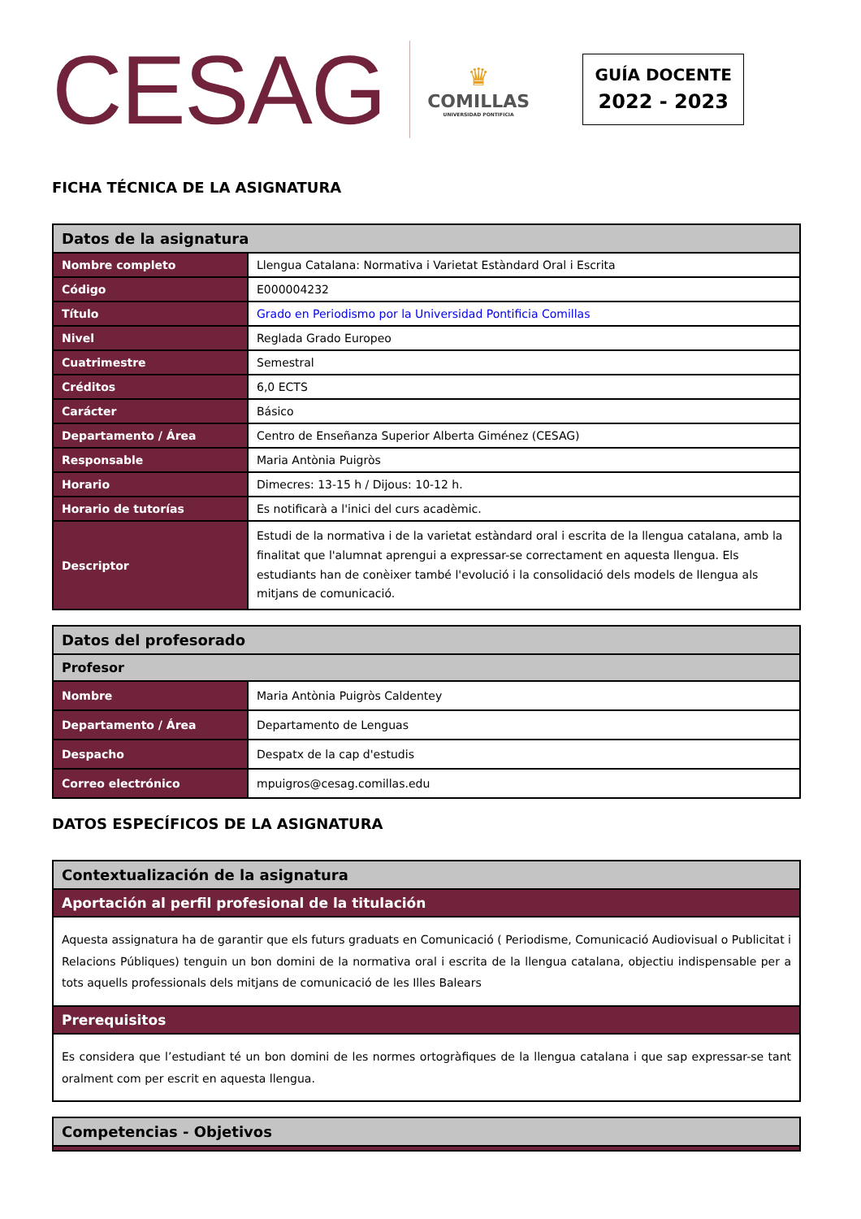CESAG
♛
COMILLAS
UNIVERSIDAD PONTIFICIA
GUÍA DOCENTE
2022 - 2023
FICHA TÉCNICA DE LA ASIGNATURA
| Datos de la asignatura | |
| Nombre completo | Llengua Catalana: Normativa i Varietat Estàndard Oral i Escrita |
| Código | E000004232 |
| Título | Grado en Periodismo por la Universidad Pontificia Comillas |
| Nivel | Reglada Grado Europeo |
| Cuatrimestre | Semestral |
| Créditos | 6,0 ECTS |
| Carácter | Básico |
| Departamento / Área | Centro de Enseñanza Superior Alberta Giménez (CESAG) |
| Responsable | Maria Antònia Puigròs |
| Horario | Dimecres: 13-15 h / Dijous: 10-12 h. |
| Horario de tutorías | Es notificarà a l'inici del curs acadèmic. |
| Descriptor | Estudi de la normativa i de la varietat estàndard oral i escrita de la llengua catalana, amb la finalitat que l'alumnat aprengui a expressar-se correctament en aquesta llengua. Els estudiants han de conèixer també l'evolució i la consolidació dels models de llengua als mitjans de comunicació. |
| Datos del profesorado | |
| Profesor | |
| Nombre | Maria Antònia Puigròs Caldentey |
| Departamento / Área | Departamento de Lenguas |
| Despacho | Despatx de la cap d'estudis |
| Correo electrónico | mpuigros@cesag.comillas.edu |
DATOS ESPECÍFICOS DE LA ASIGNATURA
| Contextualización de la asignatura |
| Aportación al perfil profesional de la titulación |
| Aquesta assignatura ha de garantir que els futurs graduats en Comunicació ( Periodisme, Comunicació Audiovisual o Publicitat i Relacions Públiques) tenguin un bon domini de la normativa oral i escrita de la llengua catalana, objectiu indispensable per a tots aquells professionals dels mitjans de comunicació de les Illes Balears |
| Prerequisitos |
| Es considera que l’estudiant té un bon domini de les normes ortogràfiques de la llengua catalana i que sap expressar-se tant oralment com per escrit en aquesta llengua. |
| Competencias - Objetivos |